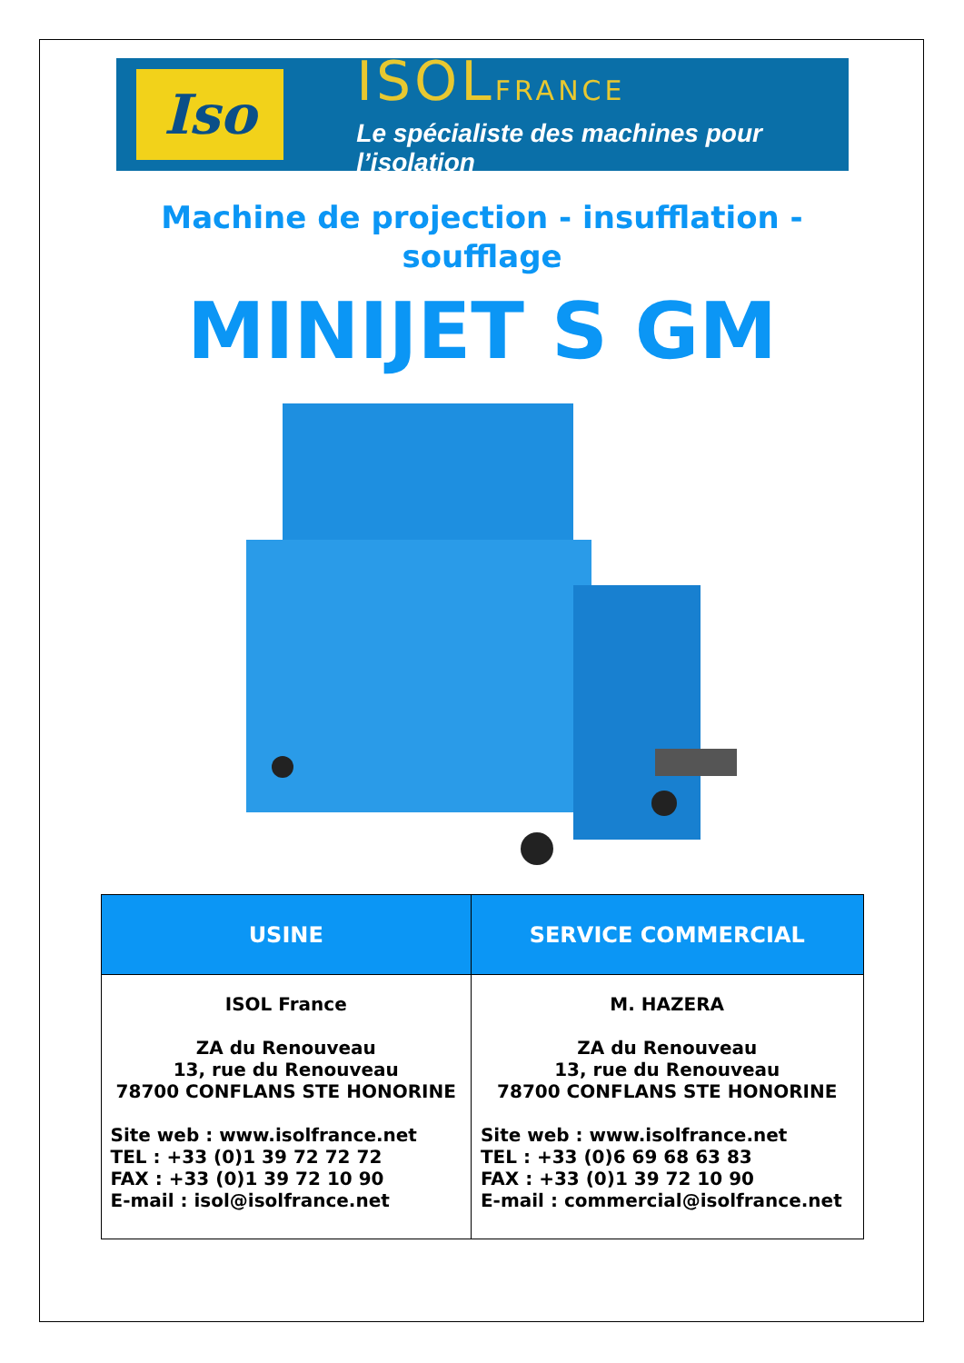Iso
ISOLFRANCE
Le spécialiste des machines pour l’isolation
Machine de projection - insufflation - soufflage
MINIJET S GM
| USINE | SERVICE COMMERCIAL |
| --- | --- |
| ISOL France ZA du Renouveau 13, rue du Renouveau 78700 CONFLANS STE HONORINE Site web : www.isolfrance.net TEL : +33 (0)1 39 72 72 72 FAX : +33 (0)1 39 72 10 90 E-mail : isol@isolfrance.net | M. HAZERA ZA du Renouveau 13, rue du Renouveau 78700 CONFLANS STE HONORINE Site web : www.isolfrance.net TEL : +33 (0)6 69 68 63 83 FAX : +33 (0)1 39 72 10 90 E-mail : commercial@isolfrance.net |